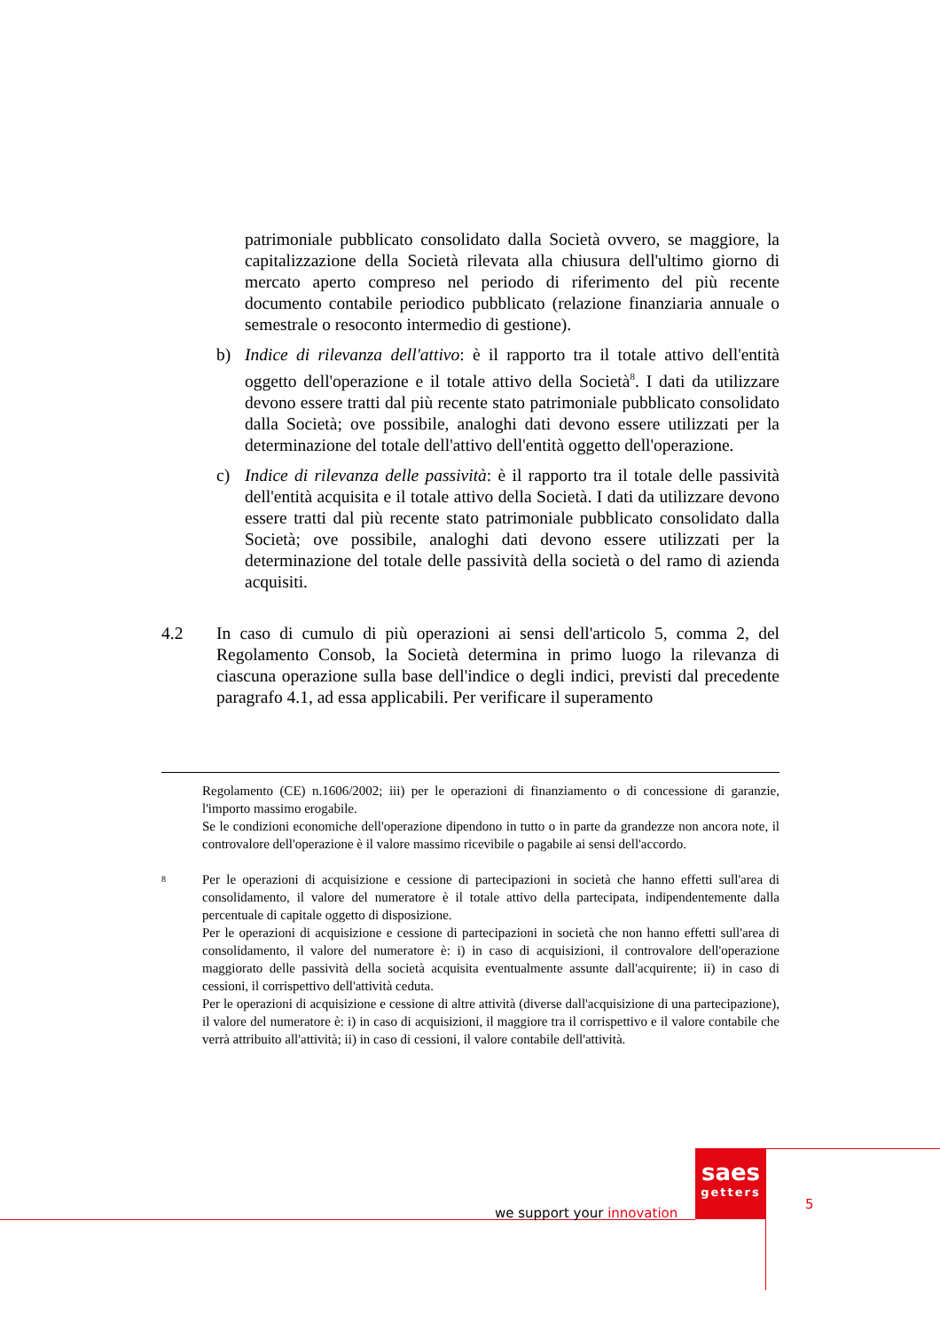patrimoniale pubblicato consolidato dalla Società ovvero, se maggiore, la capitalizzazione della Società rilevata alla chiusura dell'ultimo giorno di mercato aperto compreso nel periodo di riferimento del più recente documento contabile periodico pubblicato (relazione finanziaria annuale o semestrale o resoconto intermedio di gestione).
b) Indice di rilevanza dell'attivo: è il rapporto tra il totale attivo dell'entità oggetto dell'operazione e il totale attivo della Società<sup>8</sup>. I dati da utilizzare devono essere tratti dal più recente stato patrimoniale pubblicato consolidato dalla Società; ove possibile, analoghi dati devono essere utilizzati per la determinazione del totale dell'attivo dell'entità oggetto dell'operazione.
c) Indice di rilevanza delle passività: è il rapporto tra il totale delle passività dell'entità acquisita e il totale attivo della Società. I dati da utilizzare devono essere tratti dal più recente stato patrimoniale pubblicato consolidato dalla Società; ove possibile, analoghi dati devono essere utilizzati per la determinazione del totale delle passività della società o del ramo di azienda acquisiti.
4.2 In caso di cumulo di più operazioni ai sensi dell'articolo 5, comma 2, del Regolamento Consob, la Società determina in primo luogo la rilevanza di ciascuna operazione sulla base dell'indice o degli indici, previsti dal precedente paragrafo 4.1, ad essa applicabili. Per verificare il superamento
Regolamento (CE) n.1606/2002; iii) per le operazioni di finanziamento o di concessione di garanzie, l'importo massimo erogabile.
Se le condizioni economiche dell'operazione dipendono in tutto o in parte da grandezze non ancora note, il controvalore dell'operazione è il valore massimo ricevibile o pagabile ai sensi dell'accordo.
8
Per le operazioni di acquisizione e cessione di partecipazioni in società che hanno effetti sull'area di consolidamento, il valore del numeratore è il totale attivo della partecipata, indipendentemente dalla percentuale di capitale oggetto di disposizione.
Per le operazioni di acquisizione e cessione di partecipazioni in società che non hanno effetti sull'area di consolidamento, il valore del numeratore è: i) in caso di acquisizioni, il controvalore dell'operazione maggiorato delle passività della società acquisita eventualmente assunte dall'acquirente; ii) in caso di cessioni, il corrispettivo dell'attività ceduta.
Per le operazioni di acquisizione e cessione di altre attività (diverse dall'acquisizione di una partecipazione), il valore del numeratore è: i) in caso di acquisizioni, il maggiore tra il corrispettivo e il valore contabile che verrà attribuito all'attività; ii) in caso di cessioni, il valore contabile dell'attività.
we support your innovation
saes
getters
5